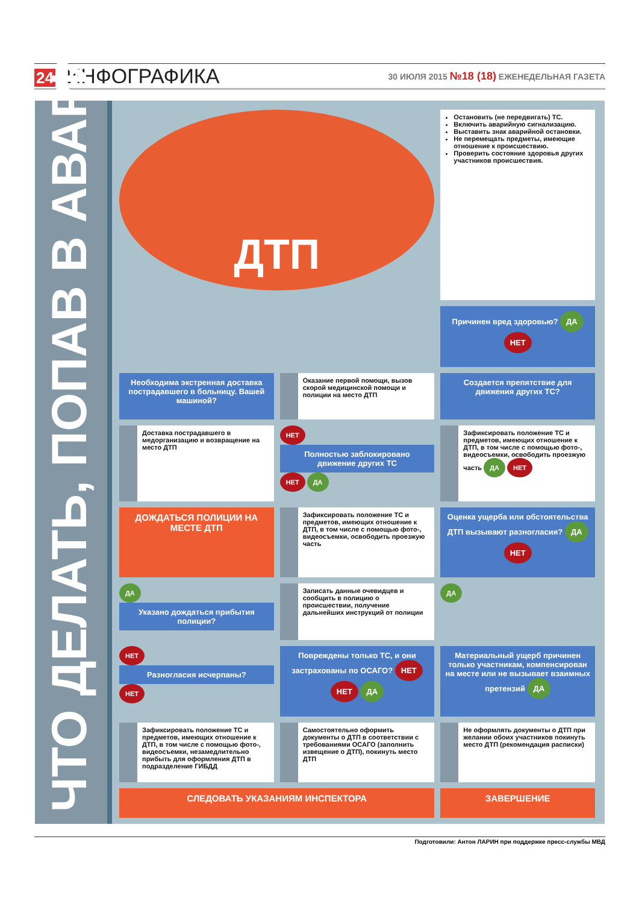24 ИНФОГРАФИКА
30 ИЮЛЯ 2015 №18 (18) ЕЖЕНЕДЕЛЬНАЯ ГАЗЕТА
ЧТО ДЕЛАТЬ, ПОПАВ В АВАРИЮ
ДТП
Остановить (не передвигать) ТС.
Включить аварийную сигнализацию.
Выставить знак аварийной остановки.
Не перемещать предметы, имеющие отношение к происшествию.
Проверить состояние здоровья других участников происшествия.
Причинен вред здоровью? ДА НЕТ
Необходима экстренная доставка пострадавшего в больницу. Вашей машиной?
Оказание первой помощи, вызов скорой медицинской помощи и полиции на место ДТП
Создается препятствие для движения других ТС?
Доставка пострадавшего в медорганизацию и возвращение на место ДТП
НЕТ
Полностью заблокировано движение других ТС
НЕТ ДА
Зафиксировать положение ТС и предметов, имеющих отношение к ДТП, в том числе с помощью фото-, видеосъемки, освободить проезжую часть ДА НЕТ
ДОЖДАТЬСЯ ПОЛИЦИИ НА МЕСТЕ ДТП
Зафиксировать положение ТС и предметов, имеющих отношение к ДТП, в том числе с помощью фото-, видеосъемки, освободить проезжую часть
Оценка ущерба или обстоятельства ДТП вызывают разногласия? ДА НЕТ
ДА
Указано дождаться прибытия полиции?
Записать данные очевидцев и сообщить в полицию о происшествии, получение дальнейших инструкций от полиции
ДА
НЕТ
Разногласия исчерпаны?
НЕТ
Повреждены только ТС, и они застрахованы по ОСАГО? НЕТ НЕТ ДА
Материальный ущерб причинен только участникам, компенсирован на месте или не вызывает взаимных претензий ДА
Зафиксировать положение ТС и предметов, имеющих отношение к ДТП, в том числе с помощью фото-, видеосъемки, незамедлительно прибыть для оформления ДТП в подразделение ГИБДД
Самостоятельно оформить документы о ДТП в соответствии с требованиями ОСАГО (заполнить извещение о ДТП), покинуть место ДТП
Не оформлять документы о ДТП при желании обоих участников покинуть место ДТП (рекомендация расписки)
СЛЕДОВАТЬ УКАЗАНИЯМ ИНСПЕКТОРА
ЗАВЕРШЕНИЕ
Подготовили: Антон ЛАРИН при поддержке пресс-службы МВД